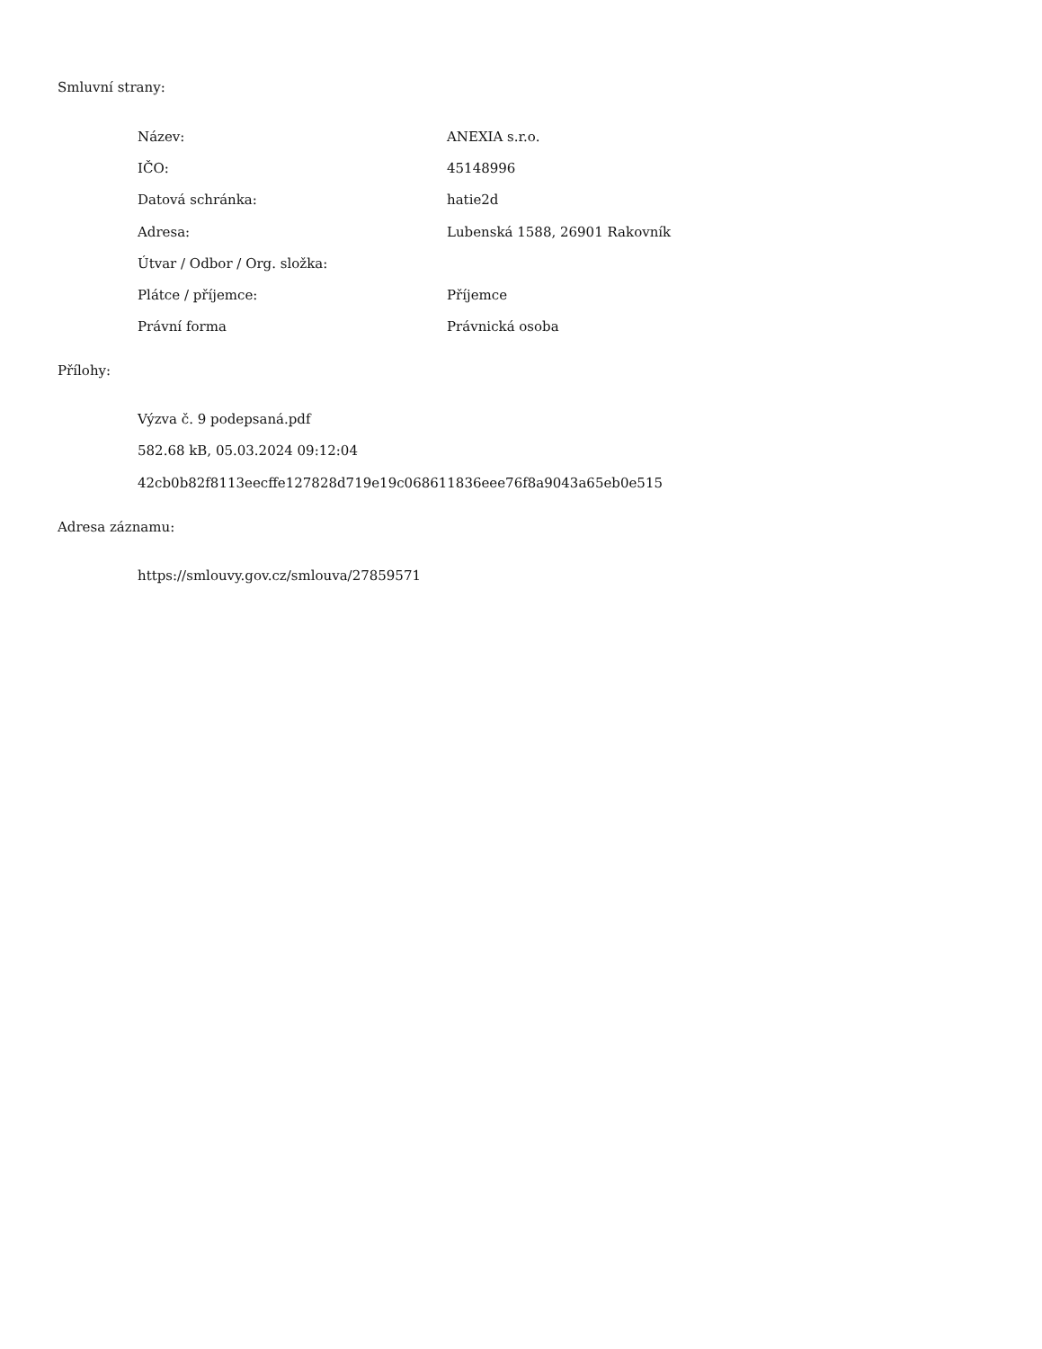Smluvní strany:
| Název: | ANEXIA s.r.o. |
| IČO: | 45148996 |
| Datová schránka: | hatie2d |
| Adresa: | Lubenská 1588, 26901 Rakovník |
| Útvar / Odbor / Org. složka: | |
| Plátce / příjemce: | Příjemce |
| Právní forma | Právnická osoba |
Přílohy:
Výzva č. 9 podepsaná.pdf
582.68 kB, 05.03.2024 09:12:04
42cb0b82f8113eecffe127828d719e19c068611836eee76f8a9043a65eb0e515
Adresa záznamu:
https://smlouvy.gov.cz/smlouva/27859571